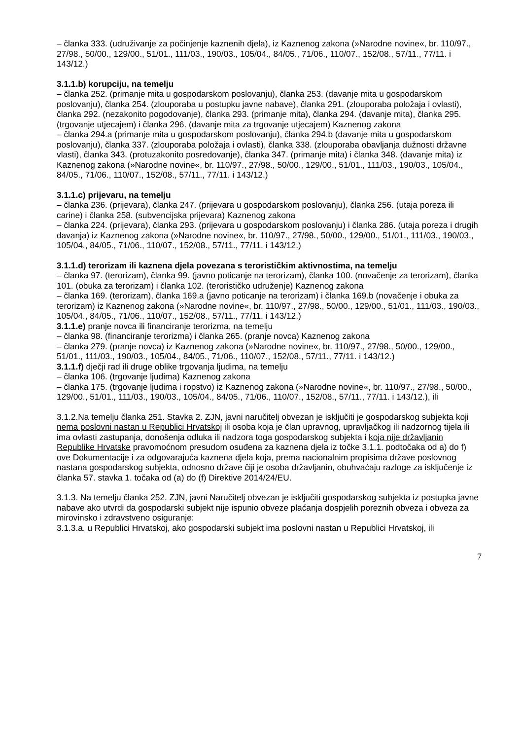– članka 333. (udruživanje za počinjenje kaznenih djela), iz Kaznenog zakona (»Narodne novine«, br. 110/97., 27/98., 50/00., 129/00., 51/01., 111/03., 190/03., 105/04., 84/05., 71/06., 110/07., 152/08., 57/11., 77/11. i 143/12.)
3.1.1.b) korupciju, na temelju
– članka 252. (primanje mita u gospodarskom poslovanju), članka 253. (davanje mita u gospodarskom poslovanju), članka 254. (zlouporaba u postupku javne nabave), članka 291. (zlouporaba položaja i ovlasti), članka 292. (nezakonito pogodovanje), članka 293. (primanje mita), članka 294. (davanje mita), članka 295. (trgovanje utjecajem) i članka 296. (davanje mita za trgovanje utjecajem) Kaznenog zakona
– članka 294.a (primanje mita u gospodarskom poslovanju), članka 294.b (davanje mita u gospodarskom poslovanju), članka 337. (zlouporaba položaja i ovlasti), članka 338. (zlouporaba obavljanja dužnosti državne vlasti), članka 343. (protuzakonito posredovanje), članka 347. (primanje mita) i članka 348. (davanje mita) iz Kaznenog zakona (»Narodne novine«, br. 110/97., 27/98., 50/00., 129/00., 51/01., 111/03., 190/03., 105/04., 84/05., 71/06., 110/07., 152/08., 57/11., 77/11. i 143/12.)
3.1.1.c) prijevaru, na temelju
– članka 236. (prijevara), članka 247. (prijevara u gospodarskom poslovanju), članka 256. (utaja poreza ili carine) i članka 258. (subvencijska prijevara) Kaznenog zakona
– članka 224. (prijevara), članka 293. (prijevara u gospodarskom poslovanju) i članka 286. (utaja poreza i drugih davanja) iz Kaznenog zakona (»Narodne novine«, br. 110/97., 27/98., 50/00., 129/00., 51/01., 111/03., 190/03., 105/04., 84/05., 71/06., 110/07., 152/08., 57/11., 77/11. i 143/12.)
3.1.1.d) terorizam ili kaznena djela povezana s terorističkim aktivnostima, na temelju
– članka 97. (terorizam), članka 99. (javno poticanje na terorizam), članka 100. (novačenje za terorizam), članka 101. (obuka za terorizam) i članka 102. (terorističko udruženje) Kaznenog zakona
– članka 169. (terorizam), članka 169.a (javno poticanje na terorizam) i članka 169.b (novačenje i obuka za terorizam) iz Kaznenog zakona (»Narodne novine«, br. 110/97., 27/98., 50/00., 129/00., 51/01., 111/03., 190/03., 105/04., 84/05., 71/06., 110/07., 152/08., 57/11., 77/11. i 143/12.)
3.1.1.e) pranje novca ili financiranje terorizma, na temelju
– članka 98. (financiranje terorizma) i članka 265. (pranje novca) Kaznenog zakona
– članka 279. (pranje novca) iz Kaznenog zakona (»Narodne novine«, br. 110/97., 27/98., 50/00., 129/00., 51/01., 111/03., 190/03., 105/04., 84/05., 71/06., 110/07., 152/08., 57/11., 77/11. i 143/12.)
3.1.1.f) dječji rad ili druge oblike trgovanja ljudima, na temelju
– članka 106. (trgovanje ljudima) Kaznenog zakona
– članka 175. (trgovanje ljudima i ropstvo) iz Kaznenog zakona (»Narodne novine«, br. 110/97., 27/98., 50/00., 129/00., 51/01., 111/03., 190/03., 105/04., 84/05., 71/06., 110/07., 152/08., 57/11., 77/11. i 143/12.), ili
3.1.2.Na temelju članka 251. Stavka 2. ZJN, javni naručitelj obvezan je isključiti je gospodarskog subjekta koji nema poslovni nastan u Republici Hrvatskoj ili osoba koja je član upravnog, upravljačkog ili nadzornog tijela ili ima ovlasti zastupanja, donošenja odluka ili nadzora toga gospodarskog subjekta i koja nije državljanin Republike Hrvatske pravomoćnom presudom osuđena za kaznena djela iz točke 3.1.1. podtočaka od a) do f) ove Dokumentacije i za odgovarajuća kaznena djela koja, prema nacionalnim propisima države poslovnog nastana gospodarskog subjekta, odnosno države čiji je osoba državljanin, obuhvaćaju razloge za isključenje iz članka 57. stavka 1. točaka od (a) do (f) Direktive 2014/24/EU.
3.1.3. Na temelju članka 252. ZJN, javni Naručitelj obvezan je isključiti gospodarskog subjekta iz postupka javne nabave ako utvrdi da gospodarski subjekt nije ispunio obveze plaćanja dospjelih poreznih obveza i obveza za mirovinsko i zdravstveno osiguranje:
3.1.3.a. u Republici Hrvatskoj, ako gospodarski subjekt ima poslovni nastan u Republici Hrvatskoj, ili
7